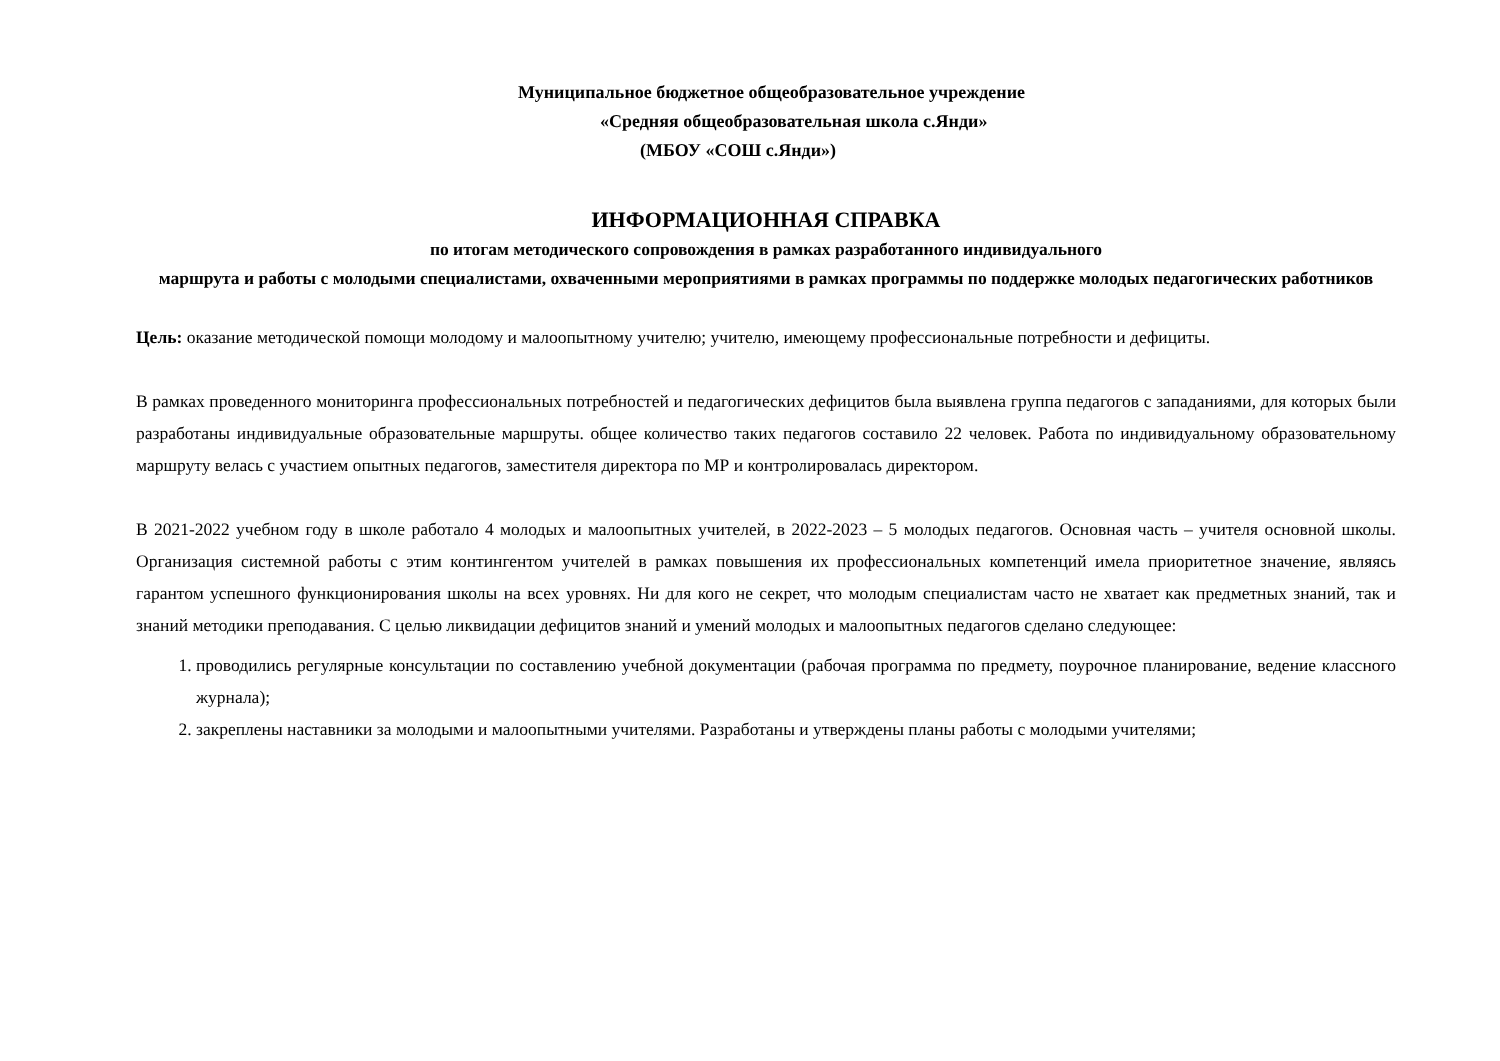Муниципальное бюджетное общеобразовательное учреждение
«Средняя общеобразовательная школа с.Янди»
(МБОУ «СОШ с.Янди»)
ИНФОРМАЦИОННАЯ СПРАВКА
по итогам методического сопровождения в рамках разработанного индивидуального
маршрута и работы с молодыми специалистами, охваченными мероприятиями в рамках программы по поддержке молодых педагогических работников
Цель: оказание методической помощи молодому и малоопытному учителю; учителю, имеющему профессиональные потребности и дефициты.
В рамках проведенного мониторинга профессиональных потребностей и педагогических дефицитов была выявлена группа педагогов с западаниями, для которых были разработаны индивидуальные образовательные маршруты. общее количество таких педагогов составило 22 человек. Работа по индивидуальному образовательному маршруту велась с участием опытных педагогов, заместителя директора по МР и контролировалась директором.
В 2021-2022 учебном году в школе работало 4 молодых и малоопытных учителей, в 2022-2023 – 5 молодых педагогов. Основная часть – учителя основной школы. Организация системной работы с этим контингентом учителей в рамках повышения их профессиональных компетенций имела приоритетное значение, являясь гарантом успешного функционирования школы на всех уровнях. Ни для кого не секрет, что молодым специалистам часто не хватает как предметных знаний, так и знаний методики преподавания. С целью ликвидации дефицитов знаний и умений молодых и малоопытных педагогов сделано следующее:
1. проводились регулярные консультации по составлению учебной документации (рабочая программа по предмету, поурочное планирование, ведение классного журнала);
2. закреплены наставники за молодыми и малоопытными учителями. Разработаны и утверждены планы работы с молодыми учителями;